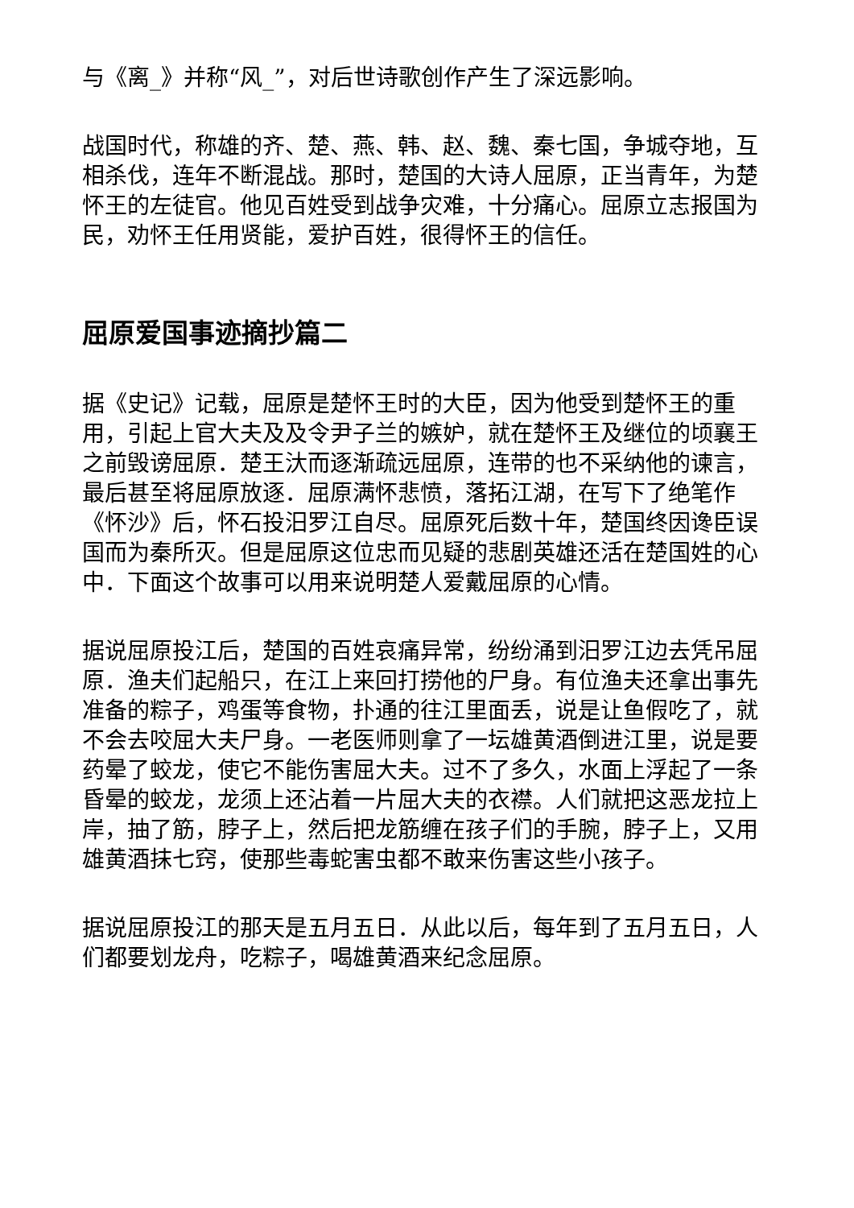与《离_》并称“风_”，对后世诗歌创作产生了深远影响。
战国时代，称雄的齐、楚、燕、韩、赵、魏、秦七国，争城夺地，互相杀伐，连年不断混战。那时，楚国的大诗人屈原，正当青年，为楚怀王的左徒官。他见百姓受到战争灾难，十分痛心。屈原立志报国为民，劝怀王任用贤能，爱护百姓，很得怀王的信任。
屈原爱国事迹摘抄篇二
据《史记》记载，屈原是楚怀王时的大臣，因为他受到楚怀王的重用，引起上官大夫及及令尹子兰的嫉妒，就在楚怀王及继位的顷襄王之前毁谤屈原．楚王汏而逐渐疏远屈原，连带的也不采纳他的谏言，最后甚至将屈原放逐．屈原满怀悲愤，落拓江湖，在写下了绝笔作《怀沙》后，怀石投汨罗江自尽。屈原死后数十年，楚国终因谗臣误国而为秦所灭。但是屈原这位忠而见疑的悲剧英雄还活在楚国姓的心中．下面这个故事可以用来说明楚人爱戴屈原的心情。
据说屈原投江后，楚国的百姓哀痛异常，纷纷涌到汨罗江边去凭吊屈原．渔夫们起船只，在江上来回打捞他的尸身。有位渔夫还拿出事先准备的粽子，鸡蛋等食物，扑通的往江里面丢，说是让鱼假吃了，就不会去咬屈大夫尸身。一老医师则拿了一坛雄黄酒倒进江里，说是要药晕了蛟龙，使它不能伤害屈大夫。过不了多久，水面上浮起了一条昏晕的蛟龙，龙须上还沾着一片屈大夫的衣襟。人们就把这恶龙拉上岸，抽了筋，脖子上，然后把龙筋缠在孩子们的手腕，脖子上，又用雄黄酒抹七窍，使那些毒蛇害虫都不敢来伤害这些小孩子。
据说屈原投江的那天是五月五日．从此以后，每年到了五月五日，人们都要划龙舟，吃粽子，喝雄黄酒来纪念屈原。